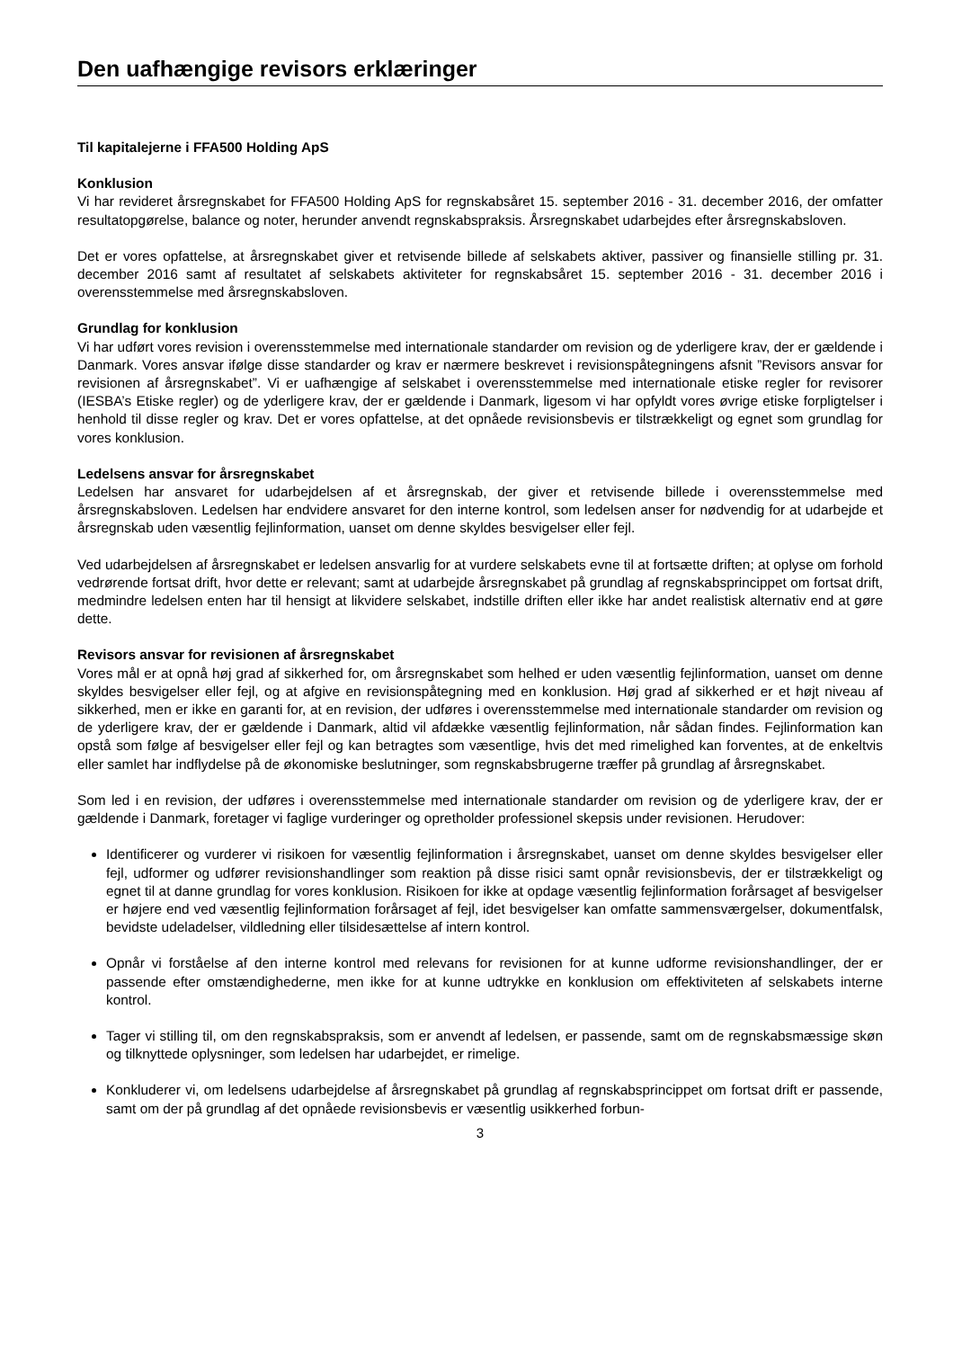Den uafhængige revisors erklæringer
Til kapitalejerne i FFA500 Holding ApS
Konklusion
Vi har revideret årsregnskabet for FFA500 Holding ApS for regnskabsåret 15. september 2016 - 31. december 2016, der omfatter resultatopgørelse, balance og noter, herunder anvendt regnskabspraksis. Årsregnskabet udarbejdes efter årsregnskabsloven.
Det er vores opfattelse, at årsregnskabet giver et retvisende billede af selskabets aktiver, passiver og finansielle stilling pr. 31. december 2016 samt af resultatet af selskabets aktiviteter for regnskabsåret 15. september 2016 - 31. december 2016 i overensstemmelse med årsregnskabsloven.
Grundlag for konklusion
Vi har udført vores revision i overensstemmelse med internationale standarder om revision og de yderligere krav, der er gældende i Danmark. Vores ansvar ifølge disse standarder og krav er nærmere beskrevet i revisionspåtegningens afsnit ”Revisors ansvar for revisionen af årsregnskabet”. Vi er uafhængige af selskabet i overensstemmelse med internationale etiske regler for revisorer (IESBA’s Etiske regler) og de yderligere krav, der er gældende i Danmark, ligesom vi har opfyldt vores øvrige etiske forpligtelser i henhold til disse regler og krav. Det er vores opfattelse, at det opnåede revisionsbevis er tilstrækkeligt og egnet som grundlag for vores konklusion.
Ledelsens ansvar for årsregnskabet
Ledelsen har ansvaret for udarbejdelsen af et årsregnskab, der giver et retvisende billede i overensstemmelse med årsregnskabsloven. Ledelsen har endvidere ansvaret for den interne kontrol, som ledelsen anser for nødvendig for at udarbejde et årsregnskab uden væsentlig fejlinformation, uanset om denne skyldes besvigelser eller fejl.
Ved udarbejdelsen af årsregnskabet er ledelsen ansvarlig for at vurdere selskabets evne til at fortsætte driften; at oplyse om forhold vedrørende fortsat drift, hvor dette er relevant; samt at udarbejde årsregnskabet på grundlag af regnskabsprincippet om fortsat drift, medmindre ledelsen enten har til hensigt at likvidere selskabet, indstille driften eller ikke har andet realistisk alternativ end at gøre dette.
Revisors ansvar for revisionen af årsregnskabet
Vores mål er at opnå høj grad af sikkerhed for, om årsregnskabet som helhed er uden væsentlig fejlinformation, uanset om denne skyldes besvigelser eller fejl, og at afgive en revisionspåtegning med en konklusion. Høj grad af sikkerhed er et højt niveau af sikkerhed, men er ikke en garanti for, at en revision, der udføres i overensstemmelse med internationale standarder om revision og de yderligere krav, der er gældende i Danmark, altid vil afdække væsentlig fejlinformation, når sådan findes. Fejlinformation kan opstå som følge af besvigelser eller fejl og kan betragtes som væsentlige, hvis det med rimelighed kan forventes, at de enkeltvis eller samlet har indflydelse på de økonomiske beslutninger, som regnskabsbrugerne træffer på grundlag af årsregnskabet.
Som led i en revision, der udføres i overensstemmelse med internationale standarder om revision og de yderligere krav, der er gældende i Danmark, foretager vi faglige vurderinger og opretholder professionel skepsis under revisionen. Herudover:
Identificerer og vurderer vi risikoen for væsentlig fejlinformation i årsregnskabet, uanset om denne skyldes besvigelser eller fejl, udformer og udfører revisionshandlinger som reaktion på disse risici samt opnår revisionsbevis, der er tilstrækkeligt og egnet til at danne grundlag for vores konklusion. Risikoen for ikke at opdage væsentlig fejlinformation forårsaget af besvigelser er højere end ved væsentlig fejlinformation forårsaget af fejl, idet besvigelser kan omfatte sammensværgelser, dokumentfalsk, bevidste udeladelser, vildledning eller tilsidesættelse af intern kontrol.
Opnår vi forståelse af den interne kontrol med relevans for revisionen for at kunne udforme revisionshandlinger, der er passende efter omstændighederne, men ikke for at kunne udtrykke en konklusion om effektiviteten af selskabets interne kontrol.
Tager vi stilling til, om den regnskabspraksis, som er anvendt af ledelsen, er passende, samt om de regnskabsmæssige skøn og tilknyttede oplysninger, som ledelsen har udarbejdet, er rimelige.
Konkluderer vi, om ledelsens udarbejdelse af årsregnskabet på grundlag af regnskabsprincippet om fortsat drift er passende, samt om der på grundlag af det opnåede revisionsbevis er væsentlig usikkerhed forbun-
3